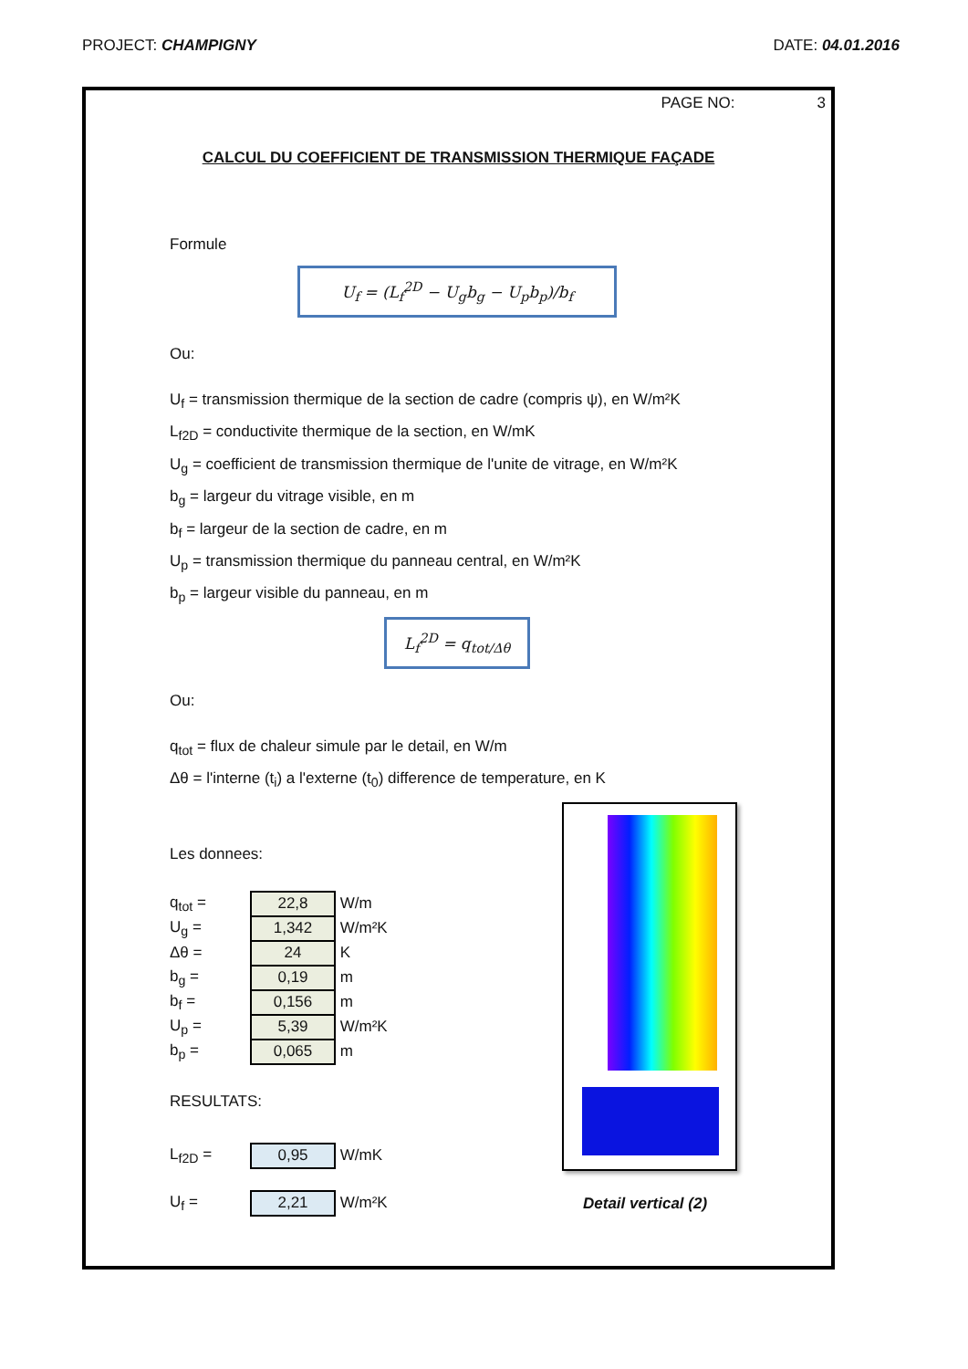PROJECT: CHAMPIGNY DATE: 04.01.2016
PAGE NO: 3
CALCUL DU COEFFICIENT DE TRANSMISSION THERMIQUE FAÇADE
Formule
U<sub>f</sub> = (L<sub>f</sub><sup>2D</sup> − U<sub>g</sub>b<sub>g</sub> − U<sub>p</sub>b<sub>p</sub>)/b<sub>f</sub>
Ou:
U<sub>f</sub> = transmission thermique de la section de cadre (compris ψ), en W/m²K
L<sub>f2D</sub> = conductivite thermique de la section, en W/mK
U<sub>g</sub> = coefficient de transmission thermique de l'unite de vitrage, en W/m²K
b<sub>g</sub> = largeur du vitrage visible, en m
b<sub>f</sub> = largeur de la section de cadre, en m
U<sub>p</sub> = transmission thermique du panneau central, en W/m²K
b<sub>p</sub> = largeur visible du panneau, en m
L<sub>f</sub><sup>2D</sup> = q<sub>tot/Δθ</sub>
Ou:
q<sub>tot</sub> = flux de chaleur simule par le detail, en W/m
Δθ = l'interne (t<sub>i</sub>) a l'externe (t<sub>0</sub>) difference de temperature, en K
Les donnees:
| q<sub>tot</sub> = | 22,8 | W/m |
| U<sub>g</sub> = | 1,342 | W/m²K |
| Δθ = | 24 | K |
| b<sub>g</sub> = | 0,19 | m |
| b<sub>f</sub> = | 0,156 | m |
| U<sub>p</sub> = | 5,39 | W/m²K |
| b<sub>p</sub> = | 0,065 | m |
RESULTATS:
| L<sub>f2D</sub> = | 0,95 | W/mK |
| U<sub>f</sub> = | 2,21 | W/m²K |
Detail vertical (2)